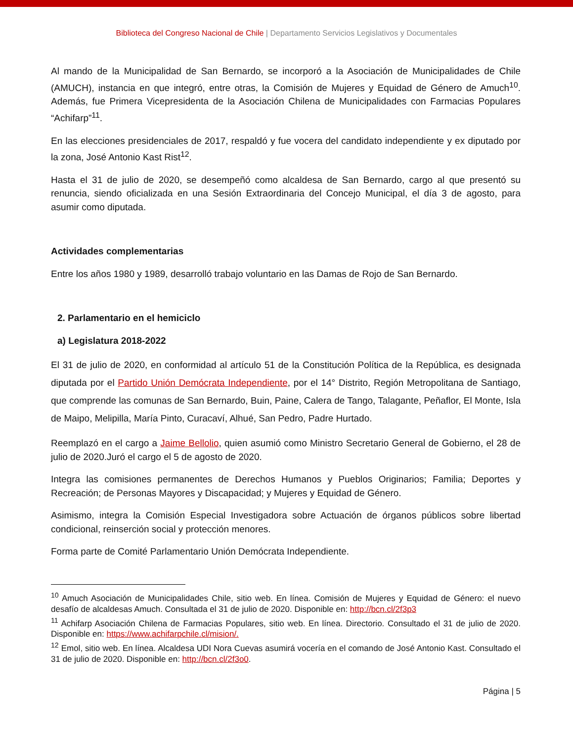Biblioteca del Congreso Nacional de Chile | Departamento Servicios Legislativos y Documentales
Al mando de la Municipalidad de San Bernardo, se incorporó a la Asociación de Municipalidades de Chile (AMUCH), instancia en que integró, entre otras, la Comisión de Mujeres y Equidad de Género de Amuch<sup>10</sup>. Además, fue Primera Vicepresidenta de la Asociación Chilena de Municipalidades con Farmacias Populares “Achifarp”<sup>11</sup>.
En las elecciones presidenciales de 2017, respaldó y fue vocera del candidato independiente y ex diputado por la zona, José Antonio Kast Rist<sup>12</sup>.
Hasta el 31 de julio de 2020, se desempeñó como alcaldesa de San Bernardo, cargo al que presentó su renuncia, siendo oficializada en una Sesión Extraordinaria del Concejo Municipal, el día 3 de agosto, para asumir como diputada.
Actividades complementarias
Entre los años 1980 y 1989, desarrolló trabajo voluntario en las Damas de Rojo de San Bernardo.
2. Parlamentario en el hemiciclo
a) Legislatura 2018-2022
El 31 de julio de 2020, en conformidad al artículo 51 de la Constitución Política de la República, es designada diputada por el Partido Unión Demócrata Independiente, por el 14° Distrito, Región Metropolitana de Santiago, que comprende las comunas de San Bernardo, Buin, Paine, Calera de Tango, Talagante, Peñaflor, El Monte, Isla de Maipo, Melipilla, María Pinto, Curacaví, Alhué, San Pedro, Padre Hurtado.
Reemplazó en el cargo a Jaime Bellolio, quien asumió como Ministro Secretario General de Gobierno, el 28 de julio de 2020.Juró el cargo el 5 de agosto de 2020.
Integra las comisiones permanentes de Derechos Humanos y Pueblos Originarios; Familia; Deportes y Recreación; de Personas Mayores y Discapacidad; y Mujeres y Equidad de Género.
Asimismo, integra la Comisión Especial Investigadora sobre Actuación de órganos públicos sobre libertad condicional, reinserción social y protección menores.
Forma parte de Comité Parlamentario Unión Demócrata Independiente.
<sup>10</sup> Amuch Asociación de Municipalidades Chile, sitio web. En línea. Comisión de Mujeres y Equidad de Género: el nuevo desafío de alcaldesas Amuch. Consultada el 31 de julio de 2020. Disponible en: http://bcn.cl/2f3p3
<sup>11</sup> Achifarp Asociación Chilena de Farmacias Populares, sitio web. En línea. Directorio. Consultado el 31 de julio de 2020. Disponible en: https://www.achifarpchile.cl/mision/.
<sup>12</sup> Emol, sitio web. En línea. Alcaldesa UDI Nora Cuevas asumirá vocería en el comando de José Antonio Kast. Consultado el 31 de julio de 2020. Disponible en: http://bcn.cl/2f3o0.
Página | 5